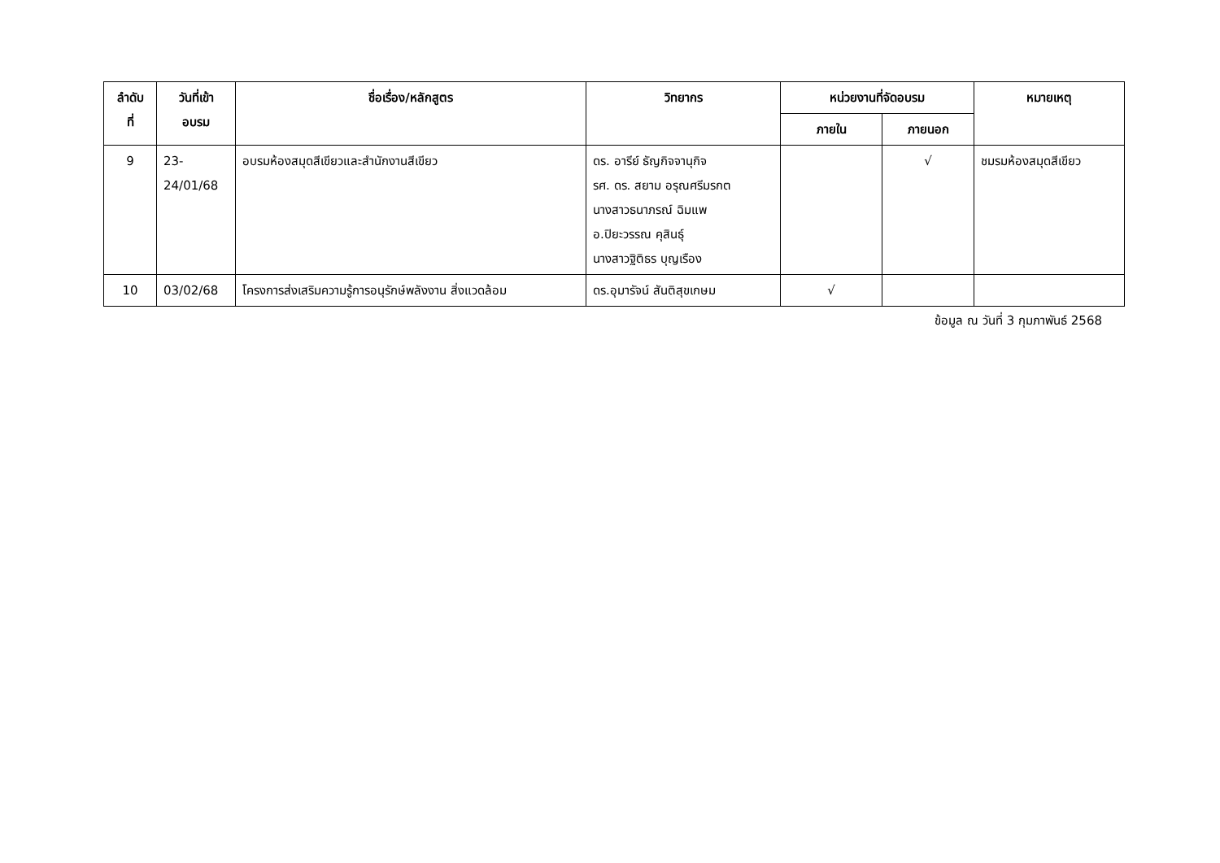| ลำดับ ที่ | วันที่เข้า อบรม | ชื่อเรื่อง/หลักสูตร | วิทยากร | หน่วยงานที่จัดอบรม | | หมายเหตุ |
| --- | --- | --- | --- | --- | --- | --- |
| | | | | ภายใน | ภายนอก | |
| 9 | 23- 24/01/68 | อบรมห้องสมุดสีเขียวและสำนักงานสีเขียว | ดร. อารีย์ ธัญกิจจานุกิจ รศ. ดร. สยาม อรุณศรีมรกต นางสาวธนาภรณ์ ฉิมแพ อ.ปิยะวรรณ คุสินธุ์ นางสาวฐิติธร บุญเรือง | | √ | ชมรมห้องสมุดสีเขียว |
| 10 | 03/02/68 | โครงการส่งเสริมความรู้การอนุรักษ์พลังงาน สิ่งแวดล้อม | ดร.อุมารัจน์ สันติสุขเกษม | √ | | |
ข้อมูล ณ วันที่ 3 กุมภาพันธ์ 2568